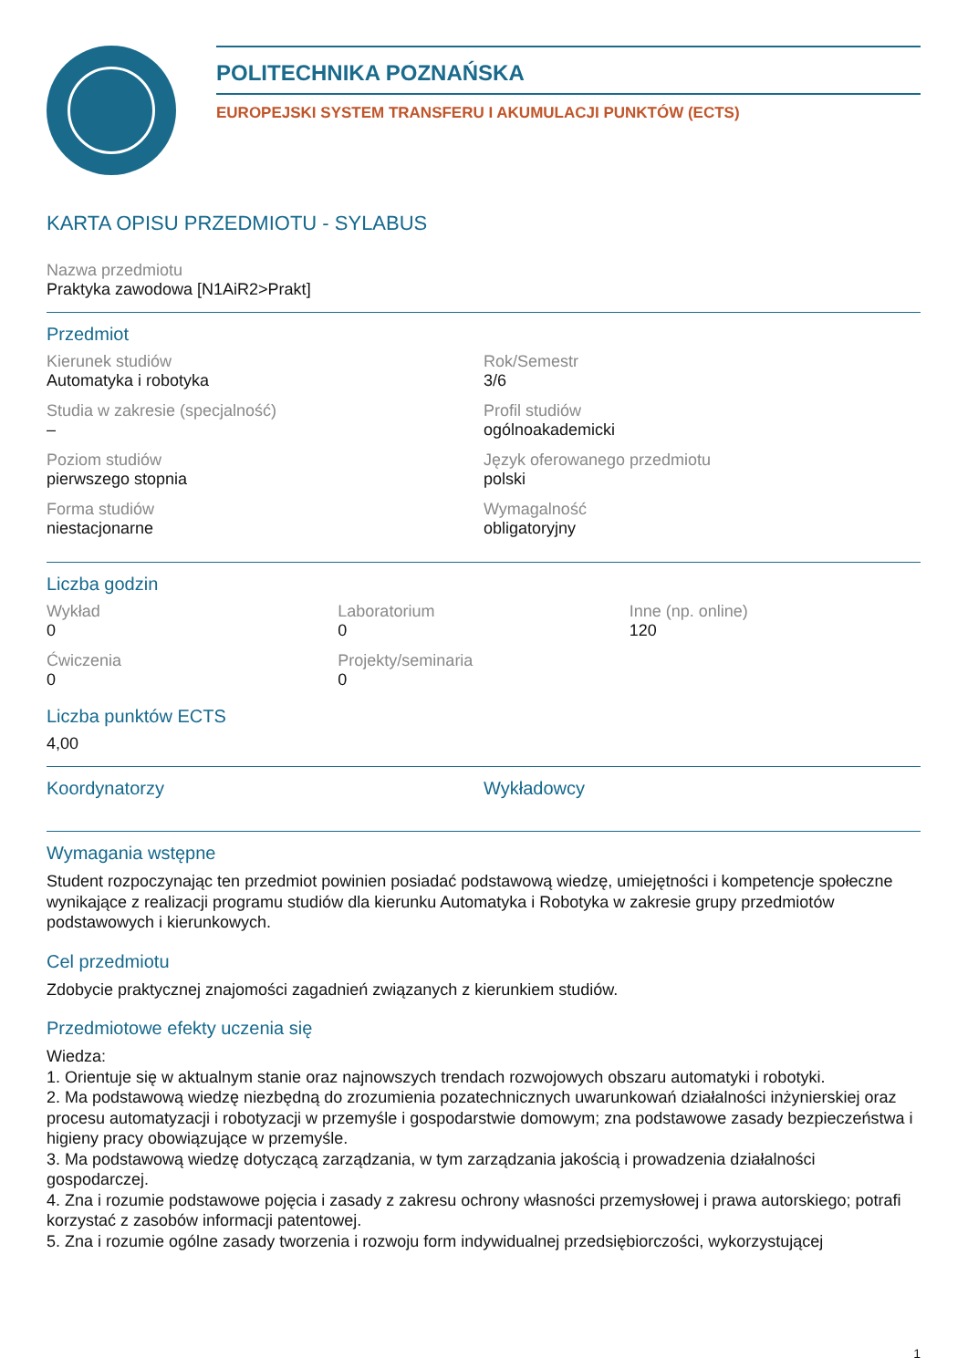POLITECHNIKA POZNAŃSKA
EUROPEJSKI SYSTEM TRANSFERU I AKUMULACJI PUNKTÓW (ECTS)
KARTA OPISU PRZEDMIOTU - SYLABUS
Nazwa przedmiotu
Praktyka zawodowa [N1AiR2>Prakt]
Przedmiot
Kierunek studiów
Automatyka i robotyka
Rok/Semestr
3/6
Studia w zakresie (specjalność)
–
Profil studiów
ogólnoakademicki
Poziom studiów
pierwszego stopnia
Język oferowanego przedmiotu
polski
Forma studiów
niestacjonarne
Wymagalność
obligatoryjny
Liczba godzin
Wykład
0
Laboratorium
0
Inne (np. online)
120
Ćwiczenia
0
Projekty/seminaria
0
Liczba punktów ECTS
4,00
Koordynatorzy
Wykładowcy
Wymagania wstępne
Student rozpoczynając ten przedmiot powinien posiadać podstawową wiedzę, umiejętności i kompetencje społeczne wynikające z realizacji programu studiów dla kierunku Automatyka i Robotyka w zakresie grupy przedmiotów podstawowych i kierunkowych.
Cel przedmiotu
Zdobycie praktycznej znajomości zagadnień związanych z kierunkiem studiów.
Przedmiotowe efekty uczenia się
Wiedza:
1. Orientuje się w aktualnym stanie oraz najnowszych trendach rozwojowych obszaru automatyki i robotyki.
2. Ma podstawową wiedzę niezbędną do zrozumienia pozatechnicznych uwarunkowań działalności inżynierskiej oraz procesu automatyzacji i robotyzacji w przemyśle i gospodarstwie domowym; zna podstawowe zasady bezpieczeństwa i higieny pracy obowiązujące w przemyśle.
3. Ma podstawową wiedzę dotyczącą zarządzania, w tym zarządzania jakością i prowadzenia działalności gospodarczej.
4. Zna i rozumie podstawowe pojęcia i zasady z zakresu ochrony własności przemysłowej i prawa autorskiego; potrafi korzystać z zasobów informacji patentowej.
5. Zna i rozumie ogólne zasady tworzenia i rozwoju form indywidualnej przedsiębiorczości, wykorzystującej
1